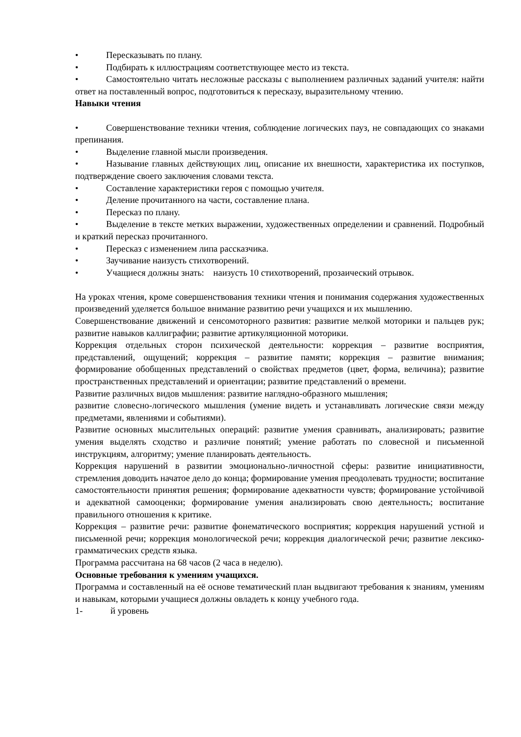• Пересказывать по плану.
• Подбирать к иллюстрациям соответствующее место из текста.
• Самостоятельно читать несложные рассказы с выполнением различных заданий учителя: найти ответ на поставленный вопрос, подготовиться к пересказу, выразительному чтению.
Навыки чтения
• Совершенствование техники чтения, соблюдение логических пауз, не совпадающих со знаками препинания.
• Выделение главной мысли произведения.
• Называние главных действующих лиц, описание их внешности, характеристика их поступков, подтверждение своего заключения словами текста.
• Составление характеристики героя с помощью учителя.
• Деление прочитанного на части, составление плана.
• Пересказ по плану.
• Выделение в тексте метких выражении, художественных определении и сравнений. Подробный и краткий пересказ прочитанного.
• Пересказ с изменением липа рассказчика.
• Заучивание наизусть стихотворений.
• Учащиеся должны знать: наизусть 10 стихотворений, прозаический отрывок.
На уроках чтения, кроме совершенствования техники чтения и понимания содержания художественных произведений уделяется большое внимание развитию речи учащихся и их мышлению.
Совершенствование движений и сенсомоторного развития: развитие мелкой моторики и пальцев рук; развитие навыков каллиграфии; развитие артикуляционной моторики.
Коррекция отдельных сторон психической деятельности: коррекция – развитие восприятия, представлений, ощущений; коррекция – развитие памяти; коррекция – развитие внимания; формирование обобщенных представлений о свойствах предметов (цвет, форма, величина); развитие пространственных представлений и ориентации; развитие представлений о времени.
Развитие различных видов мышления: развитие наглядно-образного мышления;
развитие словесно-логического мышления (умение видеть и устанавливать логические связи между предметами, явлениями и событиями).
Развитие основных мыслительных операций: развитие умения сравнивать, анализировать; развитие умения выделять сходство и различие понятий; умение работать по словесной и письменной инструкциям, алгоритму; умение планировать деятельность.
Коррекция нарушений в развитии эмоционально-личностной сферы: развитие инициативности, стремления доводить начатое дело до конца; формирование умения преодолевать трудности; воспитание самостоятельности принятия решения; формирование адекватности чувств; формирование устойчивой и адекватной самооценки; формирование умения анализировать свою деятельность; воспитание правильного отношения к критике.
Коррекция – развитие речи: развитие фонематического восприятия; коррекция нарушений устной и письменной речи; коррекция монологической речи; коррекция диалогической речи; развитие лексико-грамматических средств языка.
Программа рассчитана на 68 часов (2 часа в неделю).
Основные требования к умениям учащихся.
Программа и составленный на её основе тематический план выдвигают требования к знаниям, умениям и навыкам, которыми учащиеся должны овладеть к концу учебного года.
1- й уровень